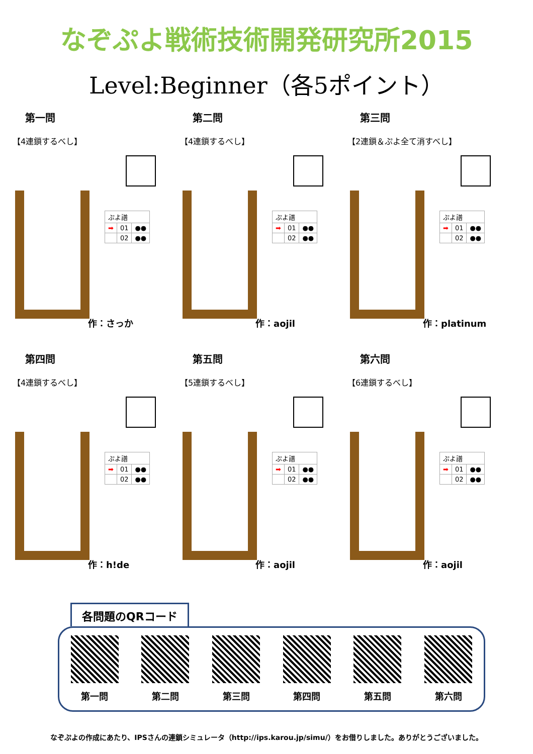なぞぷよ戦術技術開発研究所2015
Level:Beginner（各5ポイント）
第一問
【4連鎖するべし】
| ぷよ譜 | | |
| ➡ | 01 | ●● |
| | 02 | ●● |
作：さっか
第二問
【4連鎖するべし】
| ぷよ譜 | | |
| ➡ | 01 | ●● |
| | 02 | ●● |
作：aojil
第三問
【2連鎖＆ぷよ全て消すべし】
| ぷよ譜 | | |
| ➡ | 01 | ●● |
| | 02 | ●● |
作：platinum
第四問
【4連鎖するべし】
| ぷよ譜 | | |
| ➡ | 01 | ●● |
| | 02 | ●● |
作：h!de
第五問
【5連鎖するべし】
| ぷよ譜 | | |
| ➡ | 01 | ●● |
| | 02 | ●● |
作：aojil
第六問
【6連鎖するべし】
| ぷよ譜 | | |
| ➡ | 01 | ●● |
| | 02 | ●● |
作：aojil
各問題のQRコード
第一問 第二問 第三問 第四問 第五問 第六問
なぞぷよの作成にあたり、IPSさんの連鎖シミュレータ（http://ips.karou.jp/simu/）をお借りしました。ありがとうございました。